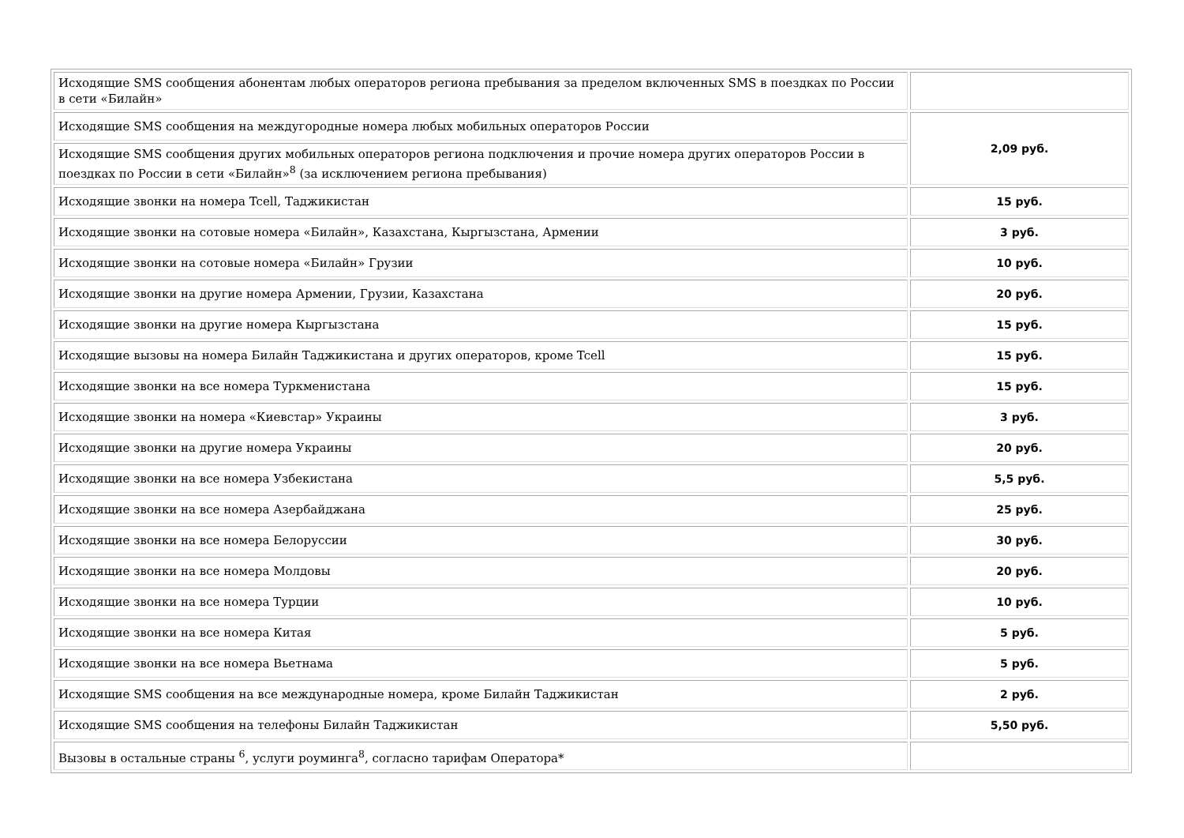| Исходящие SMS сообщения абонентам любых операторов региона пребывания за пределом включенных SMS в поездках по России в сети «Билайн» | |
| Исходящие SMS сообщения на междугородные номера любых мобильных операторов России | 2,09 руб. |
| Исходящие SMS сообщения других мобильных операторов региона подключения и прочие номера других операторов России в поездках по России в сети «Билайн»<sup>8</sup> (за исключением региона пребывания) | |
| Исходящие звонки на номера Tcell, Таджикистан | 15 руб. |
| Исходящие звонки на сотовые номера «Билайн», Казахстана, Кыргызстана, Армении | 3 руб. |
| Исходящие звонки на сотовые номера «Билайн» Грузии | 10 руб. |
| Исходящие звонки на другие номера Армении, Грузии, Казахстана | 20 руб. |
| Исходящие звонки на другие номера Кыргызстана | 15 руб. |
| Исходящие вызовы на номера Билайн Таджикистана и других операторов, кроме Tcell | 15 руб. |
| Исходящие звонки на все номера Туркменистана | 15 руб. |
| Исходящие звонки на номера «Киевстар» Украины | 3 руб. |
| Исходящие звонки на другие номера Украины | 20 руб. |
| Исходящие звонки на все номера Узбекистана | 5,5 руб. |
| Исходящие звонки на все номера Азербайджана | 25 руб. |
| Исходящие звонки на все номера Белоруссии | 30 руб. |
| Исходящие звонки на все номера Молдовы | 20 руб. |
| Исходящие звонки на все номера Турции | 10 руб. |
| Исходящие звонки на все номера Китая | 5 руб. |
| Исходящие звонки на все номера Вьетнама | 5 руб. |
| Исходящие SMS сообщения на все международные номера, кроме Билайн Таджикистан | 2 руб. |
| Исходящие SMS сообщения на телефоны Билайн Таджикистан | 5,50 руб. |
| Вызовы в остальные страны <sup>6</sup>, услуги роуминга<sup>8</sup>, согласно тарифам Оператора* | |